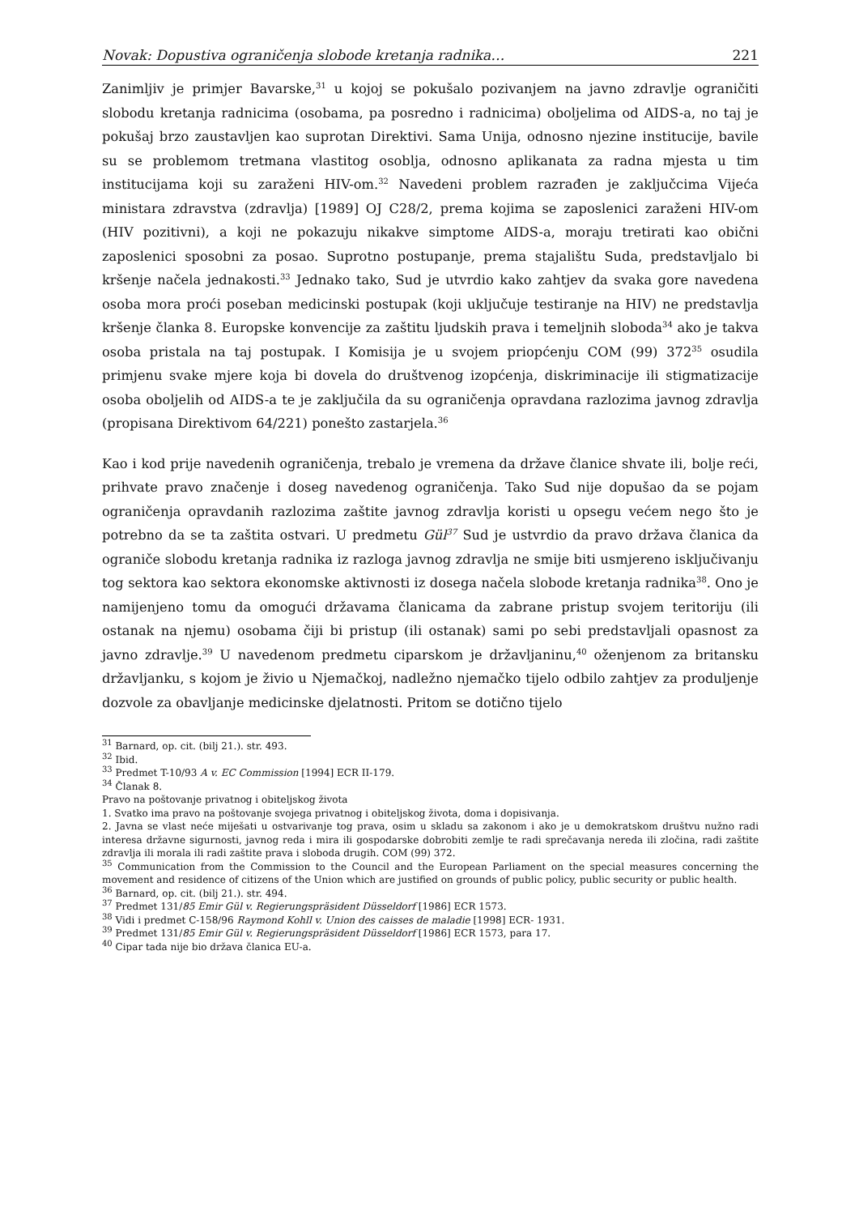Novak: Dopustiva ograničenja slobode kretanja radnika… 221
Zanimljiv je primjer Bavarske,<sup>31</sup> u kojoj se pokušalo pozivanjem na javno zdravlje ograničiti slobodu kretanja radnicima (osobama, pa posredno i radnicima) oboljelima od AIDS-a, no taj je pokušaj brzo zaustavljen kao suprotan Direktivi. Sama Unija, odnosno njezine institucije, bavile su se problemom tretmana vlastitog osoblja, odnosno aplikanata za radna mjesta u tim institucijama koji su zaraženi HIV-om.<sup>32</sup> Navedeni problem razrađen je zaključcima Vijeća ministara zdravstva (zdravlja) [1989] OJ C28/2, prema kojima se zaposlenici zaraženi HIV-om (HIV pozitivni), a koji ne pokazuju nikakve simptome AIDS-a, moraju tretirati kao obični zaposlenici sposobni za posao. Suprotno postupanje, prema stajalištu Suda, predstavljalo bi kršenje načela jednakosti.<sup>33</sup> Jednako tako, Sud je utvrdio kako zahtjev da svaka gore navedena osoba mora proći poseban medicinski postupak (koji uključuje testiranje na HIV) ne predstavlja kršenje članka 8. Europske konvencije za zaštitu ljudskih prava i temeljnih sloboda<sup>34</sup> ako je takva osoba pristala na taj postupak. I Komisija je u svojem priopćenju COM (99) 372<sup>35</sup> osudila primjenu svake mjere koja bi dovela do društvenog izopćenja, diskriminacije ili stigmatizacije osoba oboljelih od AIDS-a te je zaključila da su ograničenja opravdana razlozima javnog zdravlja (propisana Direktivom 64/221) ponešto zastarjela.<sup>36</sup>
Kao i kod prije navedenih ograničenja, trebalo je vremena da države članice shvate ili, bolje reći, prihvate pravo značenje i doseg navedenog ograničenja. Tako Sud nije dopušao da se pojam ograničenja opravdanih razlozima zaštite javnog zdravlja koristi u opsegu većem nego što je potrebno da se ta zaštita ostvari. U predmetu Gül<sup>37</sup> Sud je ustvrdio da pravo država članica da ograniče slobodu kretanja radnika iz razloga javnog zdravlja ne smije biti usmjereno isključivanju tog sektora kao sektora ekonomske aktivnosti iz dosega načela slobode kretanja radnika<sup>38</sup>. Ono je namijenjeno tomu da omogući državama članicama da zabrane pristup svojem teritoriju (ili ostanak na njemu) osobama čiji bi pristup (ili ostanak) sami po sebi predstavljali opasnost za javno zdravlje.<sup>39</sup> U navedenom predmetu ciparskom je državljaninu,<sup>40</sup> oženjenom za britansku državljanku, s kojom je živio u Njemačkoj, nadležno njemačko tijelo odbilo zahtjev za produljenje dozvole za obavljanje medicinske djelatnosti. Pritom se dotično tijelo
<sup>31</sup> Barnard, op. cit. (bilj 21.). str. 493.
<sup>32</sup> Ibid.
<sup>33</sup> Predmet T-10/93 A v. EC Commission [1994] ECR II-179.
<sup>34</sup> Članak 8.
Pravo na poštovanje privatnog i obiteljskog života
1. Svatko ima pravo na poštovanje svojega privatnog i obiteljskog života, doma i dopisivanja.
2. Javna se vlast neće miješati u ostvarivanje tog prava, osim u skladu sa zakonom i ako je u demokratskom društvu nužno radi interesa državne sigurnosti, javnog reda i mira ili gospodarske dobrobiti zemlje te radi sprečavanja nereda ili zločina, radi zaštite zdravlja ili morala ili radi zaštite prava i sloboda drugih. COM (99) 372.
<sup>35</sup> Communication from the Commission to the Council and the European Parliament on the special measures concerning the movement and residence of citizens of the Union which are justified on grounds of public policy, public security or public health.
<sup>36</sup> Barnard, op. cit. (bilj 21.). str. 494.
<sup>37</sup> Predmet 131/85 Emir Gül v. Regierungspräsident Düsseldorf [1986] ECR 1573.
<sup>38</sup> Vidi i predmet C-158/96 Raymond Kohll v. Union des caisses de maladie [1998] ECR- 1931.
<sup>39</sup> Predmet 131/85 Emir Gül v. Regierungspräsident Düsseldorf [1986] ECR 1573, para 17.
<sup>40</sup> Cipar tada nije bio država članica EU-a.